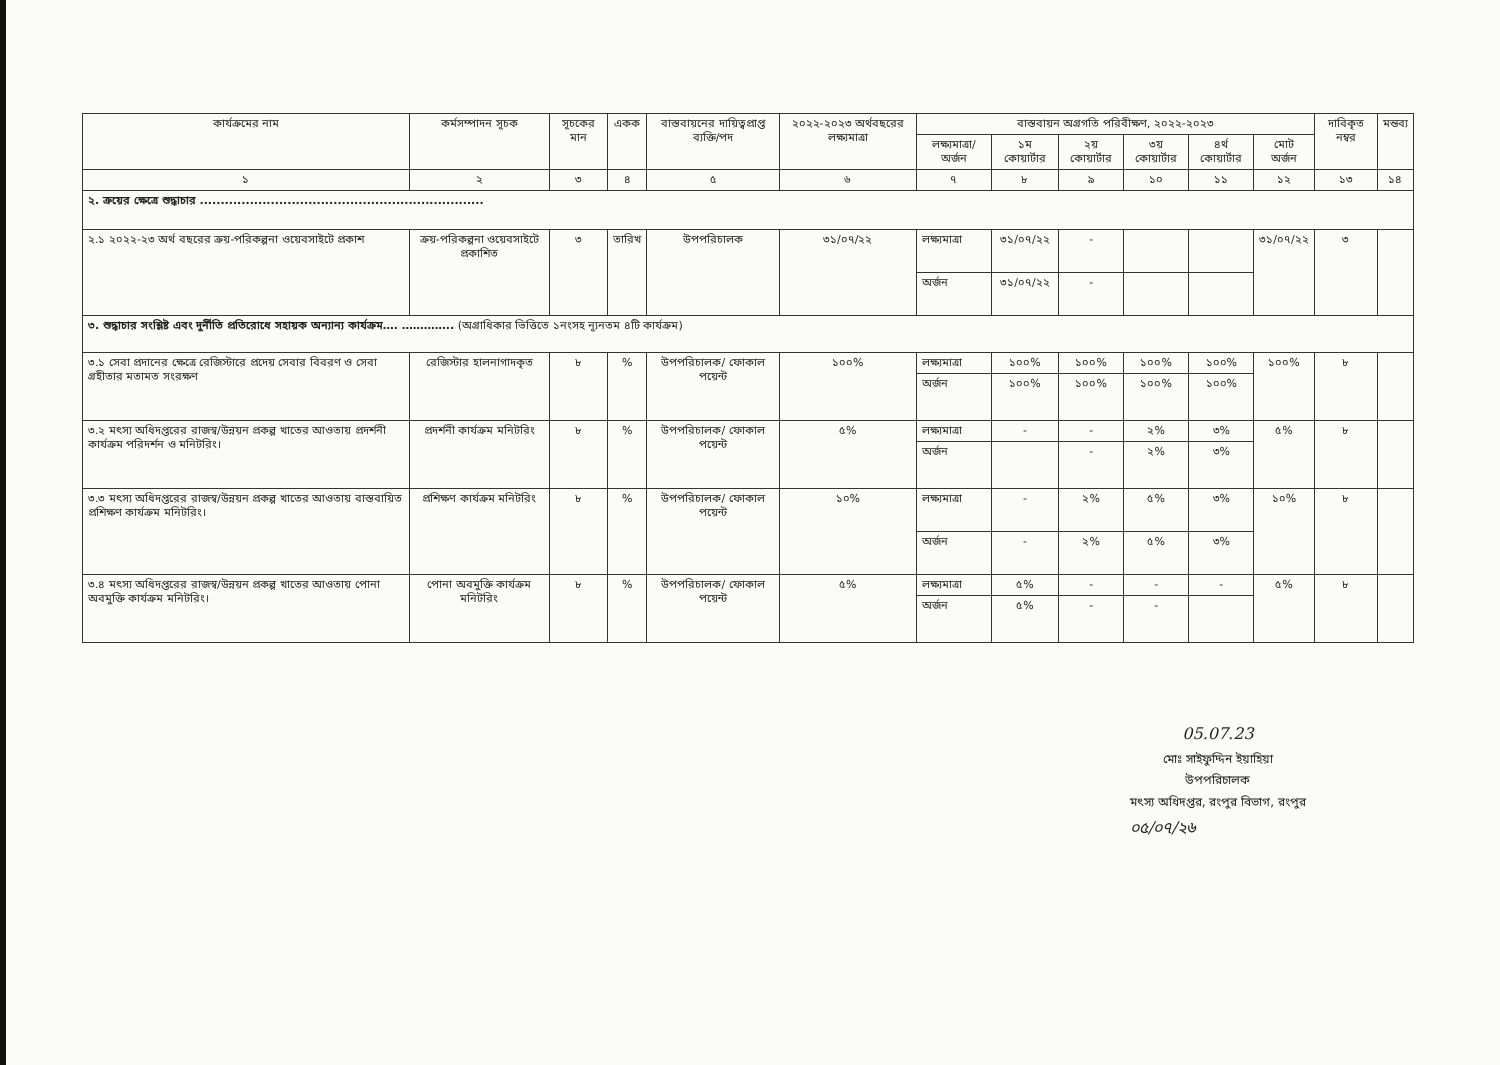| কার্যক্রমের নাম | কর্মসম্পাদন সূচক | সূচকের মান | একক | বাস্তবায়নের দায়িত্বপ্রাপ্ত ব্যক্তি/পদ | ২০২২-২০২৩ অর্থবছরের লক্ষ্যমাত্রা | বাস্তবায়ন অগ্রগতি পরিবীক্ষণ, ২০২২-২০২৩ | | | | | | দাবিকৃত নম্বর | মন্তব্য |
| --- | --- | --- | --- | --- | --- | --- | --- | --- | --- | --- | --- | --- | --- |
| | | | | | | লক্ষ্যমাত্রা/ অর্জন | ১ম কোয়ার্টার | ২য় কোয়ার্টার | ৩য় কোয়ার্টার | ৪র্থ কোয়ার্টার | মোট অর্জন | | |
| ১ | ২ | ৩ | ৪ | ৫ | ৬ | ৭ | ৮ | ৯ | ১০ | ১১ | ১২ | ১৩ | ১৪ |
| ২. ক্রয়ের ক্ষেত্রে শুদ্ধাচার .................................................................... | | | | | | | | | | | | | |
| ২.১ ২০২২-২৩ অর্থ বছরের ক্রয়-পরিকল্পনা ওয়েবসাইটে প্রকাশ | ক্রয়-পরিকল্পনা ওয়েবসাইটে প্রকাশিত | ৩ | তারিখ | উপপরিচালক | ৩১/০৭/২২ | লক্ষ্যমাত্রা | ৩১/০৭/২২ | - | | | ৩১/০৭/২২ | ৩ | |
| | | | | | | অর্জন | ৩১/০৭/২২ | - | | | | | |
| ৩. শুদ্ধাচার সংশ্লিষ্ট এবং দুর্নীতি প্রতিরোধে সহায়ক অন্যান্য কার্যক্রম…. ………….. (অগ্রাধিকার ভিত্তিতে ১নংসহ ন্যূনতম ৪টি কার্যক্রম) | | | | | | | | | | | | | |
| ৩.১ সেবা প্রদানের ক্ষেত্রে রেজিস্টারে প্রদেয় সেবার বিবরণ ও সেবা গ্রহীতার মতামত সংরক্ষণ | রেজিস্টার হালনাগাদকৃত | ৮ | % | উপপরিচালক/ ফোকাল পয়েন্ট | ১০০% | লক্ষ্যমাত্রা | ১০০% | ১০০% | ১০০% | ১০০% | ১০০% | ৮ | |
| | | | | | | অর্জন | ১০০% | ১০০% | ১০০% | ১০০% | | | |
| ৩.২ মৎস্য অধিদপ্তরের রাজস্ব/উন্নয়ন প্রকল্প খাতের আওতায় প্রদর্শনী কার্যক্রম পরিদর্শন ও মনিটরিং। | প্রদর্শনী কার্যক্রম মনিটরিং | ৮ | % | উপপরিচালক/ ফোকাল পয়েন্ট | ৫% | লক্ষ্যমাত্রা | - | - | ২% | ৩% | ৫% | ৮ | |
| | | | | | | অর্জন | | - | ২% | ৩% | | | |
| ৩.৩ মৎস্য অধিদপ্তরের রাজস্ব/উন্নয়ন প্রকল্প খাতের আওতায় বাস্তবায়িত প্রশিক্ষণ কার্যক্রম মনিটরিং। | প্রশিক্ষণ কার্যক্রম মনিটরিং | ৮ | % | উপপরিচালক/ ফোকাল পয়েন্ট | ১০% | লক্ষ্যমাত্রা | - | ২% | ৫% | ৩% | ১০% | ৮ | |
| | | | | | | অর্জন | - | ২% | ৫% | ৩% | | | |
| ৩.৪ মৎস্য অধিদপ্তরের রাজস্ব/উন্নয়ন প্রকল্প খাতের আওতায় পোনা অবমুক্তি কার্যক্রম মনিটরিং। | পোনা অবমুক্তি কার্যক্রম মনিটরিং | ৮ | % | উপপরিচালক/ ফোকাল পয়েন্ট | ৫% | লক্ষ্যমাত্রা | ৫% | - | - | - | ৫% | ৮ | |
| | | | | | | অর্জন | ৫% | - | - | | | | |
05.07.23
মোঃ সাইফুদ্দিন ইয়াহিয়া
উপপরিচালক
মৎস্য অধিদপ্তর, রংপুর বিভাগ, রংপুর
০৫/০৭/২৬